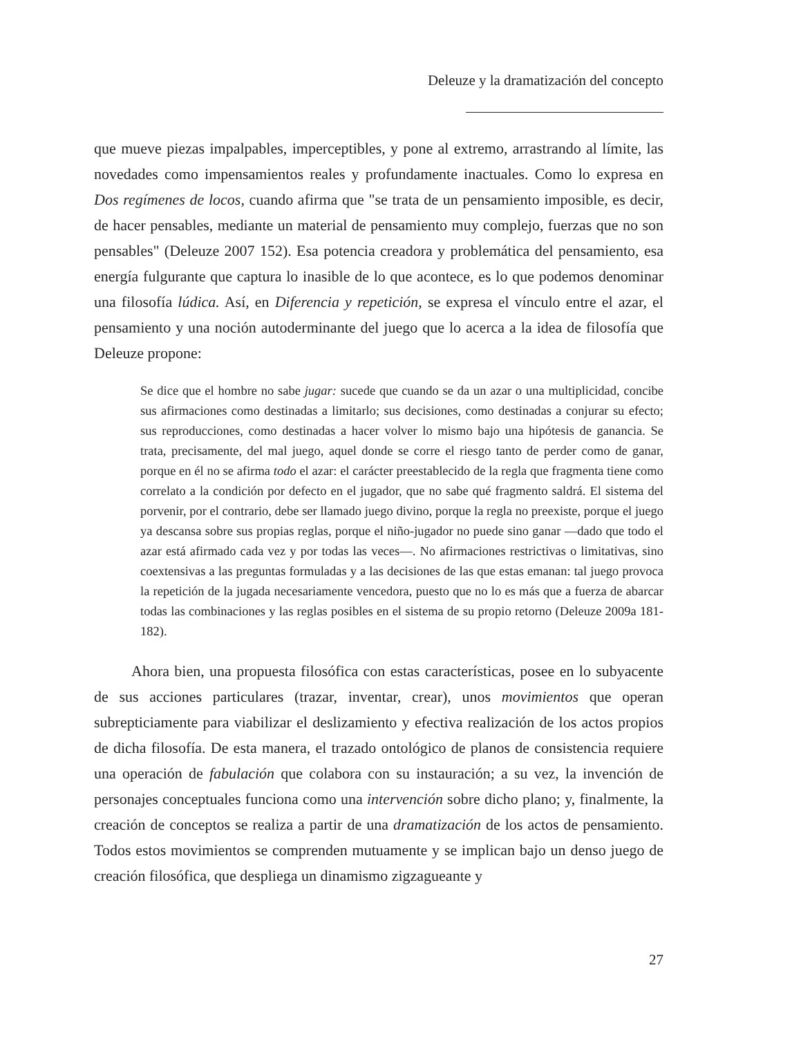Deleuze y la dramatización del concepto
que mueve piezas impalpables, imperceptibles, y pone al extremo, arrastrando al límite, las novedades como impensamientos reales y profundamente inactuales. Como lo expresa en Dos regímenes de locos, cuando afirma que "se trata de un pensamiento imposible, es decir, de hacer pensables, mediante un material de pensamiento muy complejo, fuerzas que no son pensables" (Deleuze 2007 152). Esa potencia creadora y problemática del pensamiento, esa energía fulgurante que captura lo inasible de lo que acontece, es lo que podemos denominar una filosofía lúdica. Así, en Diferencia y repetición, se expresa el vínculo entre el azar, el pensamiento y una noción autoderminante del juego que lo acerca a la idea de filosofía que Deleuze propone:
Se dice que el hombre no sabe jugar: sucede que cuando se da un azar o una multiplicidad, concibe sus afirmaciones como destinadas a limitarlo; sus decisiones, como destinadas a conjurar su efecto; sus reproducciones, como destinadas a hacer volver lo mismo bajo una hipótesis de ganancia. Se trata, precisamente, del mal juego, aquel donde se corre el riesgo tanto de perder como de ganar, porque en él no se afirma todo el azar: el carácter preestablecido de la regla que fragmenta tiene como correlato a la condición por defecto en el jugador, que no sabe qué fragmento saldrá. El sistema del porvenir, por el contrario, debe ser llamado juego divino, porque la regla no preexiste, porque el juego ya descansa sobre sus propias reglas, porque el niño-jugador no puede sino ganar —dado que todo el azar está afirmado cada vez y por todas las veces—. No afirmaciones restrictivas o limitativas, sino coextensivas a las preguntas formuladas y a las decisiones de las que estas emanan: tal juego provoca la repetición de la jugada necesariamente vencedora, puesto que no lo es más que a fuerza de abarcar todas las combinaciones y las reglas posibles en el sistema de su propio retorno (Deleuze 2009a 181-182).
Ahora bien, una propuesta filosófica con estas características, posee en lo subyacente de sus acciones particulares (trazar, inventar, crear), unos movimientos que operan subrepticiamente para viabilizar el deslizamiento y efectiva realización de los actos propios de dicha filosofía. De esta manera, el trazado ontológico de planos de consistencia requiere una operación de fabulación que colabora con su instauración; a su vez, la invención de personajes conceptuales funciona como una intervención sobre dicho plano; y, finalmente, la creación de conceptos se realiza a partir de una dramatización de los actos de pensamiento. Todos estos movimientos se comprenden mutuamente y se implican bajo un denso juego de creación filosófica, que despliega un dinamismo zigzagueante y
27